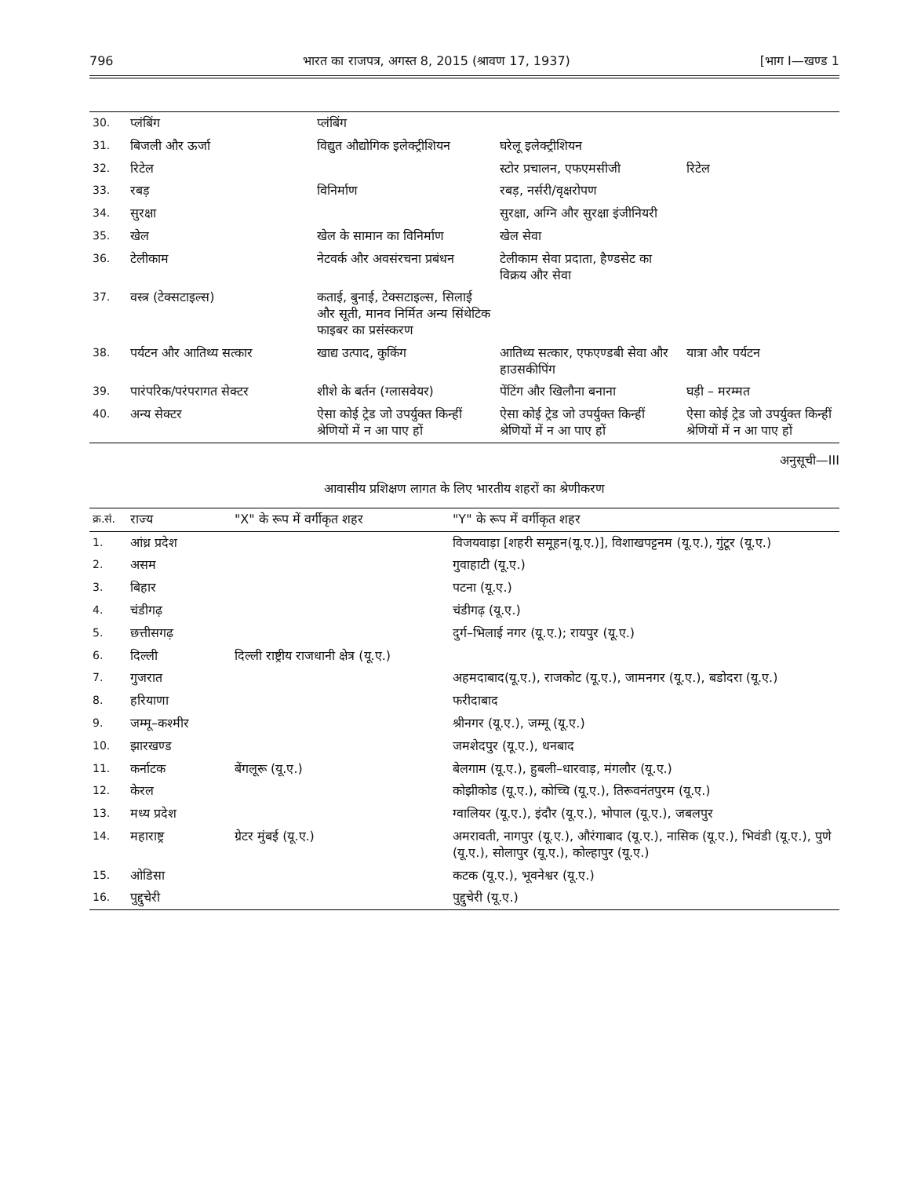796 भारत का राजपत्र, अगस्त 8, 2015 (श्रावण 17, 1937) [भाग I—खण्ड 1
| 30. | प्लंबिंग | प्लंबिंग | | |
| 31. | बिजली और ऊर्जा | विद्युत औद्योगिक इलेक्ट्रीशियन | घरेलू इलेक्ट्रीशियन | |
| 32. | रिटेल | | स्टोर प्रचालन, एफएमसीजी | रिटेल |
| 33. | रबड़ | विनिर्माण | रबड़, नर्सरी/वृक्षरोपण | |
| 34. | सुरक्षा | | सुरक्षा, अग्नि और सुरक्षा इंजीनियरी | |
| 35. | खेल | खेल के सामान का विनिर्माण | खेल सेवा | |
| 36. | टेलीकाम | नेटवर्क और अवसंरचना प्रबंधन | टेलीकाम सेवा प्रदाता, हैण्डसेट का विक्रय और सेवा | |
| 37. | वस्त्र (टेक्सटाइल्स) | कताई, बुनाई, टेक्सटाइल्स, सिलाई और सूती, मानव निर्मित अन्य सिंथेटिक फाइबर का प्रसंस्करण | | |
| 38. | पर्यटन और आतिथ्य सत्कार | खाद्य उत्पाद, कुकिंग | आतिथ्य सत्कार, एफएण्डबी सेवा और हाउसकीपिंग | यात्रा और पर्यटन |
| 39. | पारंपरिक/परंपरागत सेक्टर | शीशे के बर्तन (ग्लासवेयर) | पेंटिंग और खिलौना बनाना | घड़ी – मरम्मत |
| 40. | अन्य सेक्टर | ऐसा कोई ट्रेड जो उपर्युक्त किन्हीं श्रेणियों में न आ पाए हों | ऐसा कोई ट्रेड जो उपर्युक्त किन्हीं श्रेणियों में न आ पाए हों | ऐसा कोई ट्रेड जो उपर्युक्त किन्हीं श्रेणियों में न आ पाए हों |
अनुसूची—III
आवासीय प्रशिक्षण लागत के लिए भारतीय शहरों का श्रेणीकरण
| क्र.सं. | राज्य | "X" के रूप में वर्गीकृत शहर | "Y" के रूप में वर्गीकृत शहर |
| --- | --- | --- | --- |
| 1. | आंध्र प्रदेश | | विजयवाड़ा [शहरी समूहन(यू.ए.)], विशाखपट्टनम (यू.ए.), गुंटूर (यू.ए.) |
| 2. | असम | | गुवाहाटी (यू.ए.) |
| 3. | बिहार | | पटना (यू.ए.) |
| 4. | चंडीगढ़ | | चंडीगढ़ (यू.ए.) |
| 5. | छत्तीसगढ़ | | दुर्ग–भिलाई नगर (यू.ए.); रायपुर (यू.ए.) |
| 6. | दिल्ली | दिल्ली राष्ट्रीय राजधानी क्षेत्र (यू.ए.) | |
| 7. | गुजरात | | अहमदाबाद(यू.ए.), राजकोट (यू.ए.), जामनगर (यू.ए.), बडोदरा (यू.ए.) |
| 8. | हरियाणा | | फरीदाबाद |
| 9. | जम्मू–कश्मीर | | श्रीनगर (यू.ए.), जम्मू (यू.ए.) |
| 10. | झारखण्ड | | जमशेदपुर (यू.ए.), धनबाद |
| 11. | कर्नाटक | बेंगलूरू (यू.ए.) | बेलगाम (यू.ए.), हुबली–धारवाड़, मंगलौर (यू.ए.) |
| 12. | केरल | | कोझीकोड (यू.ए.), कोच्चि (यू.ए.), तिरूवनंतपुरम (यू.ए.) |
| 13. | मध्य प्रदेश | | ग्वालियर (यू.ए.), इंदौर (यू.ए.), भोपाल (यू.ए.), जबलपुर |
| 14. | महाराष्ट्र | ग्रेटर मुंबई (यू.ए.) | अमरावती, नागपुर (यू.ए.), औरंगाबाद (यू.ए.), नासिक (यू.ए.), भिवंडी (यू.ए.), पुणे (यू.ए.), सोलापुर (यू.ए.), कोल्हापुर (यू.ए.) |
| 15. | ओडिसा | | कटक (यू.ए.), भूवनेश्वर (यू.ए.) |
| 16. | पुद्दुचेरी | | पुद्दुचेरी (यू.ए.) |